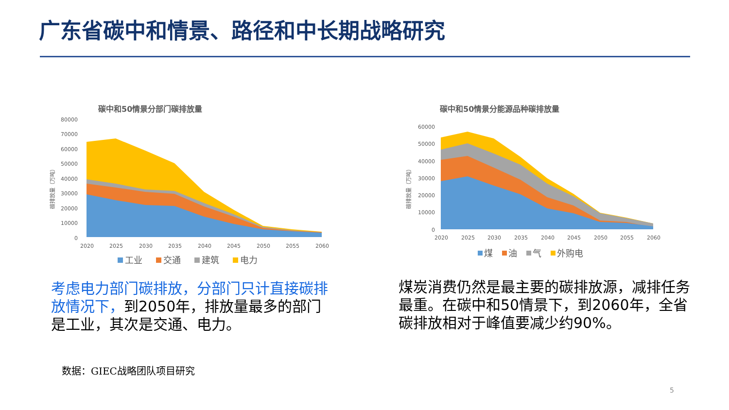广东省碳中和情景、路径和中长期战略研究
碳中和50情景分部门碳排放量
80000
70000
60000
50000
40000
30000
20000
10000
0
2020
2025
2030
2035
2040
2045
2050
2055
2060
工业
交通
建筑
电力
碳排放量（万吨）
碳中和50情景分能源品种碳排放量
60000
50000
40000
30000
20000
10000
0
2020
2025
2030
2035
2040
2045
2050
2055
2060
煤
油
气
外购电
碳排放量（万吨）
考虑电力部门碳排放，分部门只计直接碳排放情况下，到2050年，排放量最多的部门是工业，其次是交通、电力。
煤炭消费仍然是最主要的碳排放源，减排任务最重。在碳中和50情景下，到2060年，全省碳排放相对于峰值要减少约90%。
数据：GIEC战略团队项目研究
5